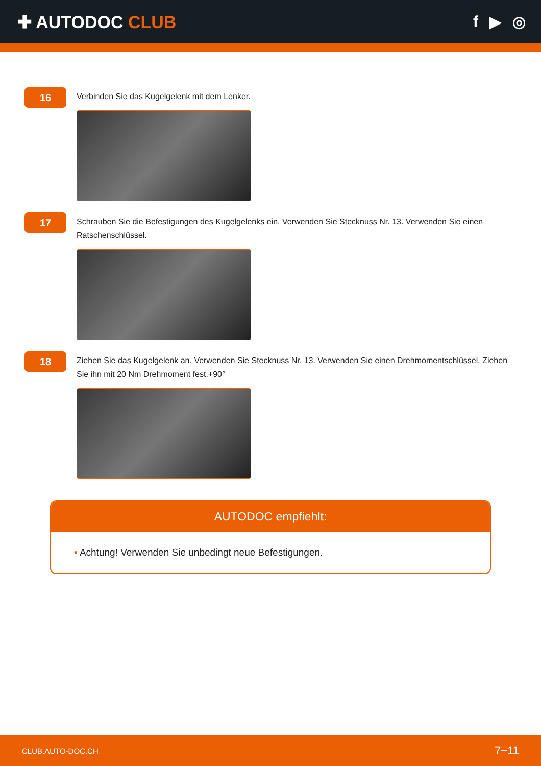✚ AUTODOC CLUB f ▶ ◎
16
Verbinden Sie das Kugelgelenk mit dem Lenker.
17
Schrauben Sie die Befestigungen des Kugelgelenks ein. Verwenden Sie Stecknuss Nr. 13. Verwenden Sie einen Ratschenschlüssel.
18
Ziehen Sie das Kugelgelenk an. Verwenden Sie Stecknuss Nr. 13. Verwenden Sie einen Drehmomentschlüssel. Ziehen Sie ihn mit 20 Nm Drehmoment fest.+90°
AUTODOC empfiehlt:
• Achtung! Verwenden Sie unbedingt neue Befestigungen.
CLUB.AUTO-DOC.CH 7−11